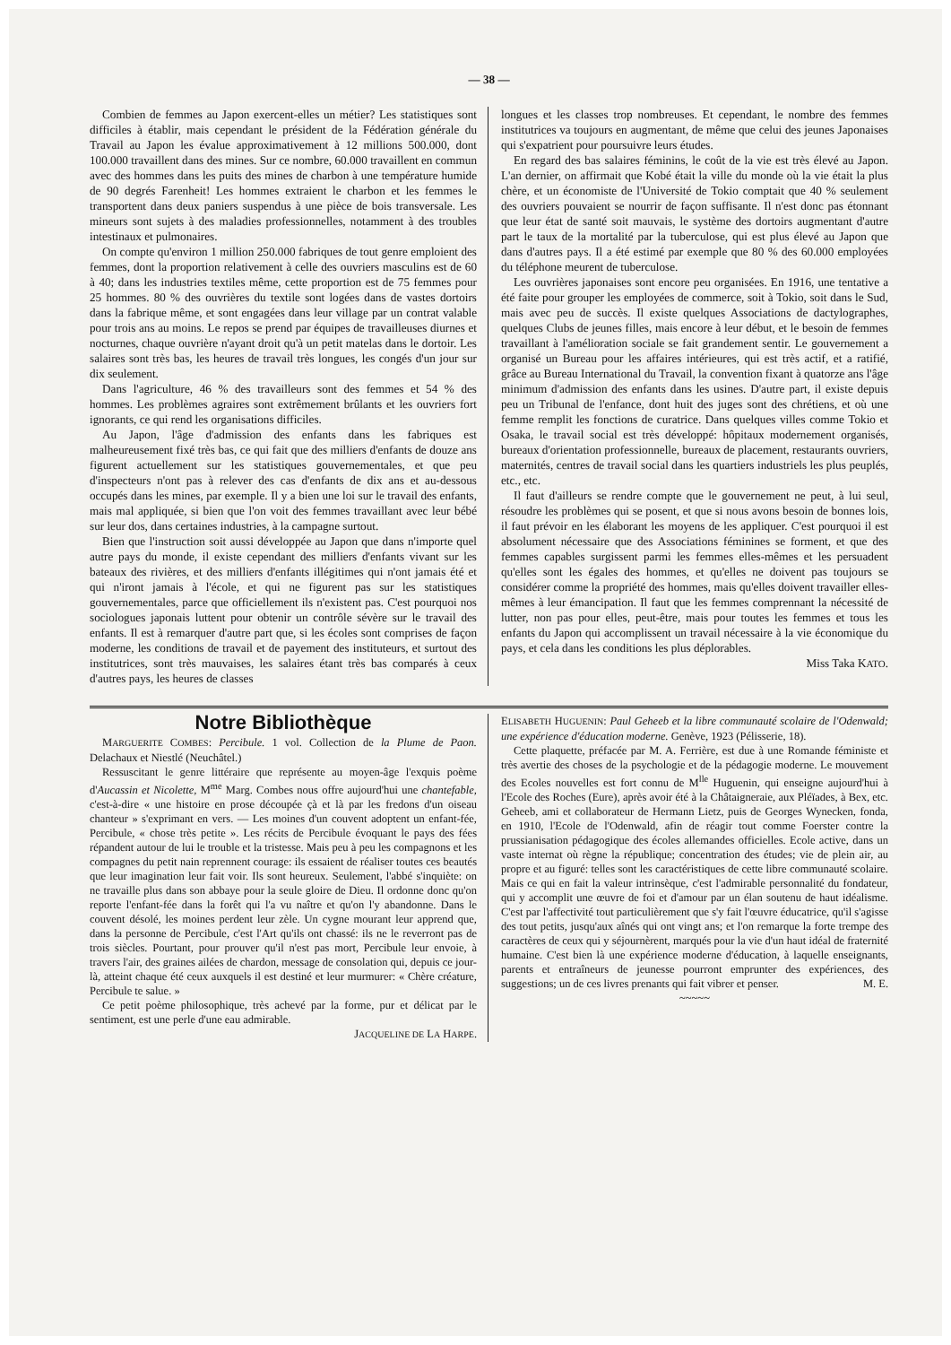— 38 —
Combien de femmes au Japon exercent-elles un métier? Les statistiques sont difficiles à établir, mais cependant le président de la Fédération générale du Travail au Japon les évalue approximativement à 12 millions 500.000, dont 100.000 travaillent dans des mines. Sur ce nombre, 60.000 travaillent en commun avec des hommes dans les puits des mines de charbon à une température humide de 90 degrés Farenheit! Les hommes extraient le charbon et les femmes le transportent dans deux paniers suspendus à une pièce de bois transversale. Les mineurs sont sujets à des maladies professionnelles, notamment à des troubles intestinaux et pulmonaires.
On compte qu'environ 1 million 250.000 fabriques de tout genre emploient des femmes, dont la proportion relativement à celle des ouvriers masculins est de 60 à 40; dans les industries textiles même, cette proportion est de 75 femmes pour 25 hommes. 80 % des ouvrières du textile sont logées dans de vastes dortoirs dans la fabrique même, et sont engagées dans leur village par un contrat valable pour trois ans au moins. Le repos se prend par équipes de travailleuses diurnes et nocturnes, chaque ouvrière n'ayant droit qu'à un petit matelas dans le dortoir. Les salaires sont très bas, les heures de travail très longues, les congés d'un jour sur dix seulement.
Dans l'agriculture, 46 % des travailleurs sont des femmes et 54 % des hommes. Les problèmes agraires sont extrêmement brûlants et les ouvriers fort ignorants, ce qui rend les organisations difficiles.
Au Japon, l'âge d'admission des enfants dans les fabriques est malheureusement fixé très bas, ce qui fait que des milliers d'enfants de douze ans figurent actuellement sur les statistiques gouvernementales, et que peu d'inspecteurs n'ont pas à relever des cas d'enfants de dix ans et au-dessous occupés dans les mines, par exemple. Il y a bien une loi sur le travail des enfants, mais mal appliquée, si bien que l'on voit des femmes travaillant avec leur bébé sur leur dos, dans certaines industries, à la campagne surtout.
Bien que l'instruction soit aussi développée au Japon que dans n'importe quel autre pays du monde, il existe cependant des milliers d'enfants vivant sur les bateaux des rivières, et des milliers d'enfants illégitimes qui n'ont jamais été et qui n'iront jamais à l'école, et qui ne figurent pas sur les statistiques gouvernementales, parce que officiellement ils n'existent pas. C'est pourquoi nos sociologues japonais luttent pour obtenir un contrôle sévère sur le travail des enfants. Il est à remarquer d'autre part que, si les écoles sont comprises de façon moderne, les conditions de travail et de payement des instituteurs, et surtout des institutrices, sont très mauvaises, les salaires étant très bas comparés à ceux d'autres pays, les heures de classes
longues et les classes trop nombreuses. Et cependant, le nombre des femmes institutrices va toujours en augmentant, de même que celui des jeunes Japonaises qui s'expatrient pour poursuivre leurs études.
En regard des bas salaires féminins, le coût de la vie est très élevé au Japon. L'an dernier, on affirmait que Kobé était la ville du monde où la vie était la plus chère, et un économiste de l'Université de Tokio comptait que 40 % seulement des ouvriers pouvaient se nourrir de façon suffisante. Il n'est donc pas étonnant que leur état de santé soit mauvais, le système des dortoirs augmentant d'autre part le taux de la mortalité par la tuberculose, qui est plus élevé au Japon que dans d'autres pays. Il a été estimé par exemple que 80 % des 60.000 employées du téléphone meurent de tuberculose.
Les ouvrières japonaises sont encore peu organisées. En 1916, une tentative a été faite pour grouper les employées de commerce, soit à Tokio, soit dans le Sud, mais avec peu de succès. Il existe quelques Associations de dactylographes, quelques Clubs de jeunes filles, mais encore à leur début, et le besoin de femmes travaillant à l'amélioration sociale se fait grandement sentir. Le gouvernement a organisé un Bureau pour les affaires intérieures, qui est très actif, et a ratifié, grâce au Bureau International du Travail, la convention fixant à quatorze ans l'âge minimum d'admission des enfants dans les usines. D'autre part, il existe depuis peu un Tribunal de l'enfance, dont huit des juges sont des chrétiens, et où une femme remplit les fonctions de curatrice. Dans quelques villes comme Tokio et Osaka, le travail social est très développé: hôpitaux modernement organisés, bureaux d'orientation professionnelle, bureaux de placement, restaurants ouvriers, maternités, centres de travail social dans les quartiers industriels les plus peuplés, etc., etc.
Il faut d'ailleurs se rendre compte que le gouvernement ne peut, à lui seul, résoudre les problèmes qui se posent, et que si nous avons besoin de bonnes lois, il faut prévoir en les élaborant les moyens de les appliquer. C'est pourquoi il est absolument nécessaire que des Associations féminines se forment, et que des femmes capables surgissent parmi les femmes elles-mêmes et les persuadent qu'elles sont les égales des hommes, et qu'elles ne doivent pas toujours se considérer comme la propriété des hommes, mais qu'elles doivent travailler elles-mêmes à leur émancipation. Il faut que les femmes comprennant la nécessité de lutter, non pas pour elles, peut-être, mais pour toutes les femmes et tous les enfants du Japon qui accomplissent un travail nécessaire à la vie économique du pays, et cela dans les conditions les plus déplorables.
Miss Taka KATO.
Notre Bibliothèque
MARGUERITE COMBES: Percibule. 1 vol. Collection de la Plume de Paon. Delachaux et Niestlé (Neuchâtel.)
Ressuscitant le genre littéraire que représente au moyen-âge l'exquis poème d'Aucassin et Nicolette, M<sup>me</sup> Marg. Combes nous offre aujourd'hui une chantefable, c'est-à-dire « une histoire en prose découpée çà et là par les fredons d'un oiseau chanteur » s'exprimant en vers. — Les moines d'un couvent adoptent un enfant-fée, Percibule, « chose très petite ». Les récits de Percibule évoquant le pays des fées répandent autour de lui le trouble et la tristesse. Mais peu à peu les compagnons et les compagnes du petit nain reprennent courage: ils essaient de réaliser toutes ces beautés que leur imagination leur fait voir. Ils sont heureux. Seulement, l'abbé s'inquiète: on ne travaille plus dans son abbaye pour la seule gloire de Dieu. Il ordonne donc qu'on reporte l'enfant-fée dans la forêt qui l'a vu naître et qu'on l'y abandonne. Dans le couvent désolé, les moines perdent leur zèle. Un cygne mourant leur apprend que, dans la personne de Percibule, c'est l'Art qu'ils ont chassé: ils ne le reverront pas de trois siècles. Pourtant, pour prouver qu'il n'est pas mort, Percibule leur envoie, à travers l'air, des graines ailées de chardon, message de consolation qui, depuis ce jour-là, atteint chaque été ceux auxquels il est destiné et leur murmurer: « Chère créature, Percibule te salue. »
Ce petit poème philosophique, très achevé par la forme, pur et délicat par le sentiment, est une perle d'une eau admirable.
JACQUELINE DE LA HARPE.
ELISABETH HUGUENIN: Paul Geheeb et la libre communauté scolaire de l'Odenwald; une expérience d'éducation moderne. Genève, 1923 (Pélisserie, 18).
Cette plaquette, préfacée par M. A. Ferrière, est due à une Romande féministe et très avertie des choses de la psychologie et de la pédagogie moderne. Le mouvement des Ecoles nouvelles est fort connu de M<sup>lle</sup> Huguenin, qui enseigne aujourd'hui à l'Ecole des Roches (Eure), après avoir été à la Châtaigneraie, aux Pléïades, à Bex, etc. Geheeb, ami et collaborateur de Hermann Lietz, puis de Georges Wynecken, fonda, en 1910, l'Ecole de l'Odenwald, afin de réagir tout comme Foerster contre la prussianisation pédagogique des écoles allemandes officielles. Ecole active, dans un vaste internat où règne la république; concentration des études; vie de plein air, au propre et au figuré: telles sont les caractéristiques de cette libre communauté scolaire. Mais ce qui en fait la valeur intrinsèque, c'est l'admirable personnalité du fondateur, qui y accomplit une œuvre de foi et d'amour par un élan soutenu de haut idéalisme. C'est par l'affectivité tout particulièrement que s'y fait l'œuvre éducatrice, qu'il s'agisse des tout petits, jusqu'aux aînés qui ont vingt ans; et l'on remarque la forte trempe des caractères de ceux qui y séjournèrent, marqués pour la vie d'un haut idéal de fraternité humaine. C'est bien là une expérience moderne d'éducation, à laquelle enseignants, parents et entraîneurs de jeunesse pourront emprunter des expériences, des suggestions; un de ces livres prenants qui fait vibrer et penser. M. E.
~~~~~